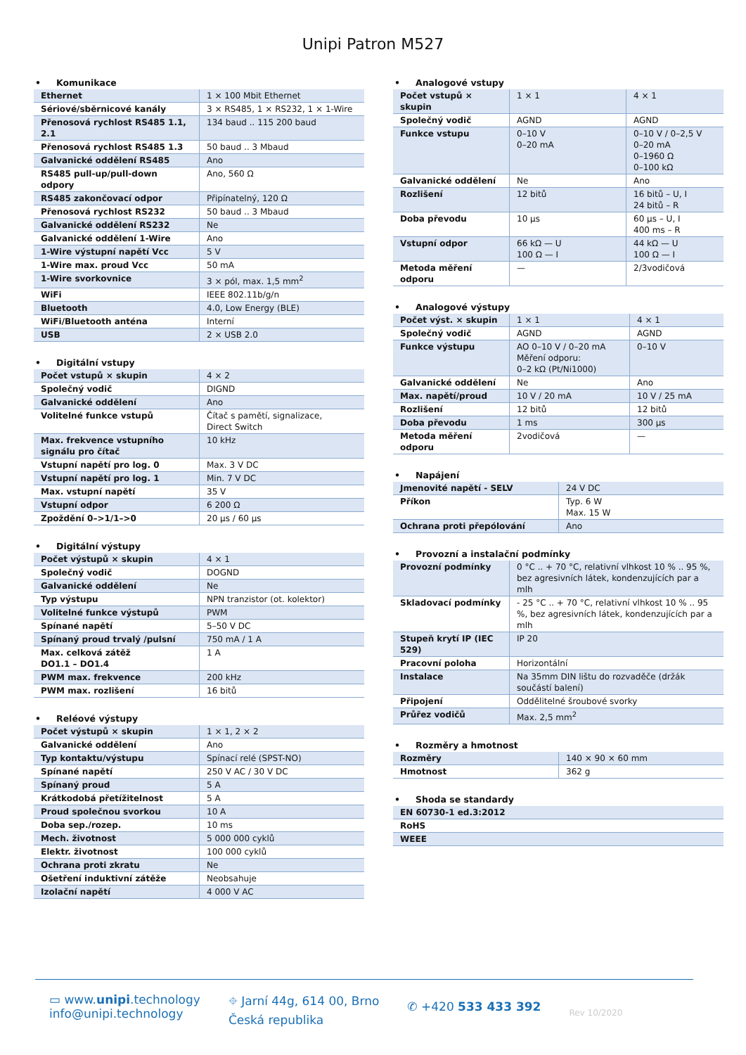Unipi Patron M527
• Komunikace
| Ethernet | 1 × 100 Mbit Ethernet |
| Sériové/sběrnicové kanály | 3 × RS485, 1 × RS232, 1 × 1-Wire |
| Přenosová rychlost RS485 1.1, 2.1 | 134 baud .. 115 200 baud |
| Přenosová rychlost RS485 1.3 | 50 baud .. 3 Mbaud |
| Galvanické oddělení RS485 | Ano |
| RS485 pull-up/pull-down odpory | Ano, 560 Ω |
| RS485 zakončovací odpor | Připínatelný, 120 Ω |
| Přenosová rychlost RS232 | 50 baud .. 3 Mbaud |
| Galvanické oddělení RS232 | Ne |
| Galvanické oddělení 1-Wire | Ano |
| 1-Wire výstupní napětí Vcc | 5 V |
| 1-Wire max. proud Vcc | 50 mA |
| 1-Wire svorkovnice | 3 × pól, max. 1,5 mm<sup>2</sup> |
| WiFi | IEEE 802.11b/g/n |
| Bluetooth | 4.0, Low Energy (BLE) |
| WiFi/Bluetooth anténa | Interní |
| USB | 2 × USB 2.0 |
• Digitální vstupy
| Počet vstupů × skupin | 4 × 2 |
| Společný vodič | DIGND |
| Galvanické oddělení | Ano |
| Volitelné funkce vstupů | Čítač s pamětí, signalizace, Direct Switch |
| Max. frekvence vstupního signálu pro čítač | 10 kHz |
| Vstupní napětí pro log. 0 | Max. 3 V DC |
| Vstupní napětí pro log. 1 | Min. 7 V DC |
| Max. vstupní napětí | 35 V |
| Vstupní odpor | 6 200 Ω |
| Zpoždění 0–>1/1–>0 | 20 µs / 60 µs |
• Digitální výstupy
| Počet výstupů × skupin | 4 × 1 |
| Společný vodič | DOGND |
| Galvanické oddělení | Ne |
| Typ výstupu | NPN tranzistor (ot. kolektor) |
| Volitelné funkce výstupů | PWM |
| Spínané napětí | 5–50 V DC |
| Spínaný proud trvalý /pulsní | 750 mA / 1 A |
| Max. celková zátěž DO1.1 – DO1.4 | 1 A |
| PWM max. frekvence | 200 kHz |
| PWM max. rozlišení | 16 bitů |
• Reléové výstupy
| Počet výstupů × skupin | 1 × 1, 2 × 2 |
| Galvanické oddělení | Ano |
| Typ kontaktu/výstupu | Spínací relé (SPST-NO) |
| Spínané napětí | 250 V AC / 30 V DC |
| Spínaný proud | 5 A |
| Krátkodobá přetížitelnost | 5 A |
| Proud společnou svorkou | 10 A |
| Doba sep./rozep. | 10 ms |
| Mech. životnost | 5 000 000 cyklů |
| Elektr. životnost | 100 000 cyklů |
| Ochrana proti zkratu | Ne |
| Ošetření induktivní zátěže | Neobsahuje |
| Izolační napětí | 4 000 V AC |
• Analogové vstupy
| Počet vstupů × skupin | 1 × 1 | 4 × 1 |
| Společný vodič | AGND | AGND |
| Funkce vstupu | 0–10 V 0–20 mA | 0–10 V / 0–2,5 V 0–20 mA 0–1960 Ω 0–100 kΩ |
| Galvanické oddělení | Ne | Ano |
| Rozlišení | 12 bitů | 16 bitů – U, I 24 bitů – R |
| Doba převodu | 10 µs | 60 µs – U, I 400 ms – R |
| Vstupní odpor | 66 kΩ — U 100 Ω — I | 44 kΩ — U 100 Ω — I |
| Metoda měření odporu | — | 2/3vodičová |
• Analogové výstupy
| Počet výst. × skupin | 1 × 1 | 4 × 1 |
| Společný vodič | AGND | AGND |
| Funkce výstupu | AO 0–10 V / 0–20 mA Měření odporu: 0–2 kΩ (Pt/Ni1000) | 0–10 V |
| Galvanické oddělení | Ne | Ano |
| Max. napětí/proud | 10 V / 20 mA | 10 V / 25 mA |
| Rozlišení | 12 bitů | 12 bitů |
| Doba převodu | 1 ms | 300 µs |
| Metoda měření odporu | 2vodičová | — |
• Napájení
| Jmenovité napětí - SELV | 24 V DC |
| Příkon | Typ. 6 W Max. 15 W |
| Ochrana proti přepólování | Ano |
• Provozní a instalační podmínky
| Provozní podmínky | 0 °C .. + 70 °C, relativní vlhkost 10 % .. 95 %, bez agresivních látek, kondenzujících par a mlh |
| Skladovací podmínky | - 25 °C .. + 70 °C, relativní vlhkost 10 % .. 95 %, bez agresivních látek, kondenzujících par a mlh |
| Stupeň krytí IP (IEC 529) | IP 20 |
| Pracovní poloha | Horizontální |
| Instalace | Na 35mm DIN lištu do rozvaděče (držák součástí balení) |
| Připojení | Oddělitelné šroubové svorky |
| Průřez vodičů | Max. 2,5 mm<sup>2</sup> |
• Rozměry a hmotnost
| Rozměry | 140 × 90 × 60 mm |
| Hmotnost | 362 g |
• Shoda se standardy
| EN 60730-1 ed.3:2012 |
| RoHS |
| WEEE |
▭ www.unipi.technology
info@unipi.technology
⌖ Jarní 44g, 614 00, Brno
Česká republika
✆ +420 533 433 392
Rev 10/2020